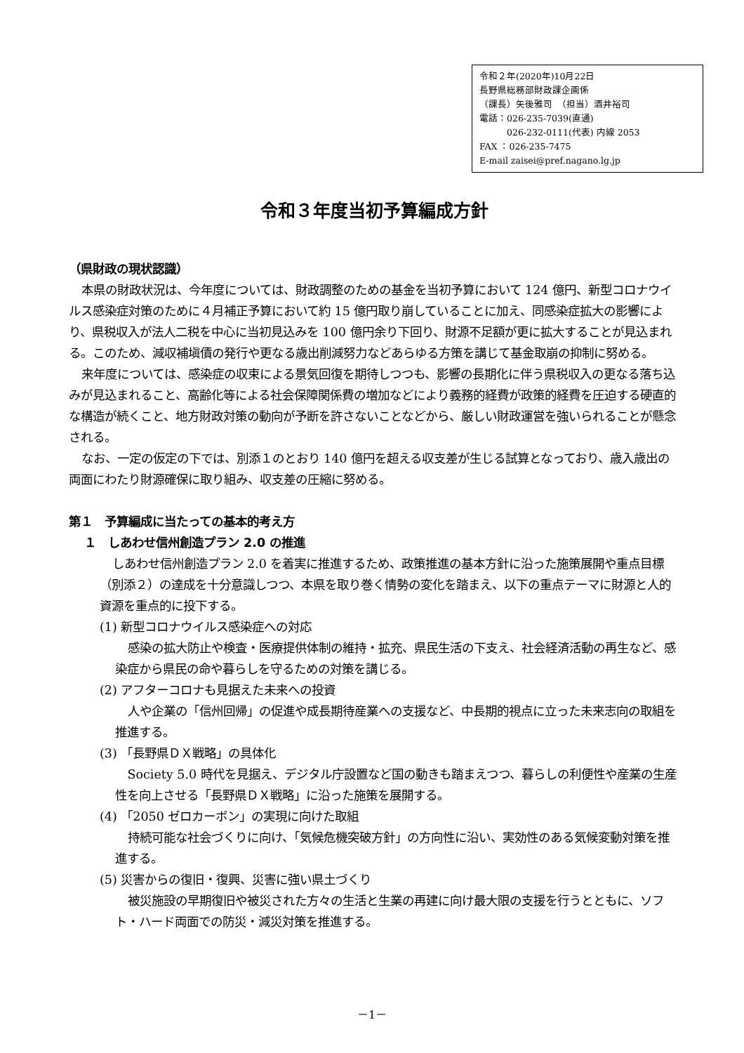令和２年(2020年)10月22日
長野県総務部財政課企画係
（課長）矢後雅司　（担当）酒井裕司
電話：026-235-7039(直通)
　　　026-232-0111(代表) 内線 2053
FAX ：026-235-7475
E-mail zaisei@pref.nagano.lg.jp
令和３年度当初予算編成方針
（県財政の現状認識）
本県の財政状況は、今年度については、財政調整のための基金を当初予算において 124 億円、新型コロナウイルス感染症対策のために４月補正予算において約 15 億円取り崩していることに加え、同感染症拡大の影響により、県税収入が法人二税を中心に当初見込みを 100 億円余り下回り、財源不足額が更に拡大することが見込まれる。このため、減収補塡債の発行や更なる歳出削減努力などあらゆる方策を講じて基金取崩の抑制に努める。
来年度については、感染症の収束による景気回復を期待しつつも、影響の長期化に伴う県税収入の更なる落ち込みが見込まれること、高齢化等による社会保障関係費の増加などにより義務的経費が政策的経費を圧迫する硬直的な構造が続くこと、地方財政対策の動向が予断を許さないことなどから、厳しい財政運営を強いられることが懸念される。
なお、一定の仮定の下では、別添１のとおり 140 億円を超える収支差が生じる試算となっており、歳入歳出の両面にわたり財源確保に取り組み、収支差の圧縮に努める。
第１　予算編成に当たっての基本的考え方
１　しあわせ信州創造プラン 2.0 の推進
しあわせ信州創造プラン 2.0 を着実に推進するため、政策推進の基本方針に沿った施策展開や重点目標（別添２）の達成を十分意識しつつ、本県を取り巻く情勢の変化を踏まえ、以下の重点テーマに財源と人的資源を重点的に投下する。
(1) 新型コロナウイルス感染症への対応
感染の拡大防止や検査・医療提供体制の維持・拡充、県民生活の下支え、社会経済活動の再生など、感染症から県民の命や暮らしを守るための対策を講じる。
(2) アフターコロナも見据えた未来への投資
人や企業の「信州回帰」の促進や成長期待産業への支援など、中長期的視点に立った未来志向の取組を推進する。
(3) 「長野県ＤＸ戦略」の具体化
Society 5.0 時代を見据え、デジタル庁設置など国の動きも踏まえつつ、暮らしの利便性や産業の生産性を向上させる「長野県ＤＸ戦略」に沿った施策を展開する。
(4) 「2050 ゼロカーボン」の実現に向けた取組
持続可能な社会づくりに向け、「気候危機突破方針」の方向性に沿い、実効性のある気候変動対策を推進する。
(5) 災害からの復旧・復興、災害に強い県土づくり
被災施設の早期復旧や被災された方々の生活と生業の再建に向け最大限の支援を行うとともに、ソフト・ハード両面での防災・減災対策を推進する。
－1－